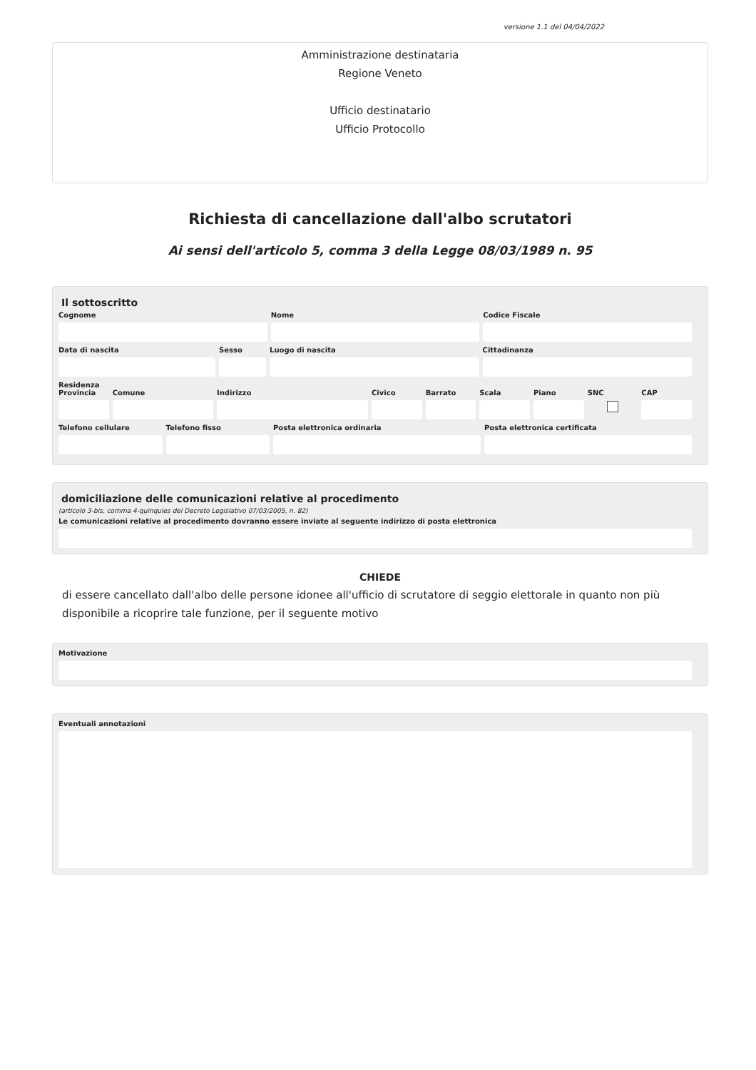versione 1.1 del 04/04/2022
Amministrazione destinataria
Regione Veneto
Ufficio destinatario
Ufficio Protocollo
Richiesta di cancellazione dall'albo scrutatori
Ai sensi dell'articolo 5, comma 3 della Legge 08/03/1989 n. 95
Il sottoscritto
Cognome Nome Codice Fiscale
Data di nascita Sesso Luogo di nascita Cittadinanza
Residenza
Provincia Comune Indirizzo Civico Barrato Scala Piano SNC CAP
Telefono cellulare Telefono fisso Posta elettronica ordinaria Posta elettronica certificata
domiciliazione delle comunicazioni relative al procedimento
(articolo 3-bis, comma 4-quinquies del Decreto Legislativo 07/03/2005, n. 82)
Le comunicazioni relative al procedimento dovranno essere inviate al seguente indirizzo di posta elettronica
CHIEDE
di essere cancellato dall'albo delle persone idonee all'ufficio di scrutatore di seggio elettorale in quanto non più disponibile a ricoprire tale funzione, per il seguente motivo
Motivazione
Eventuali annotazioni